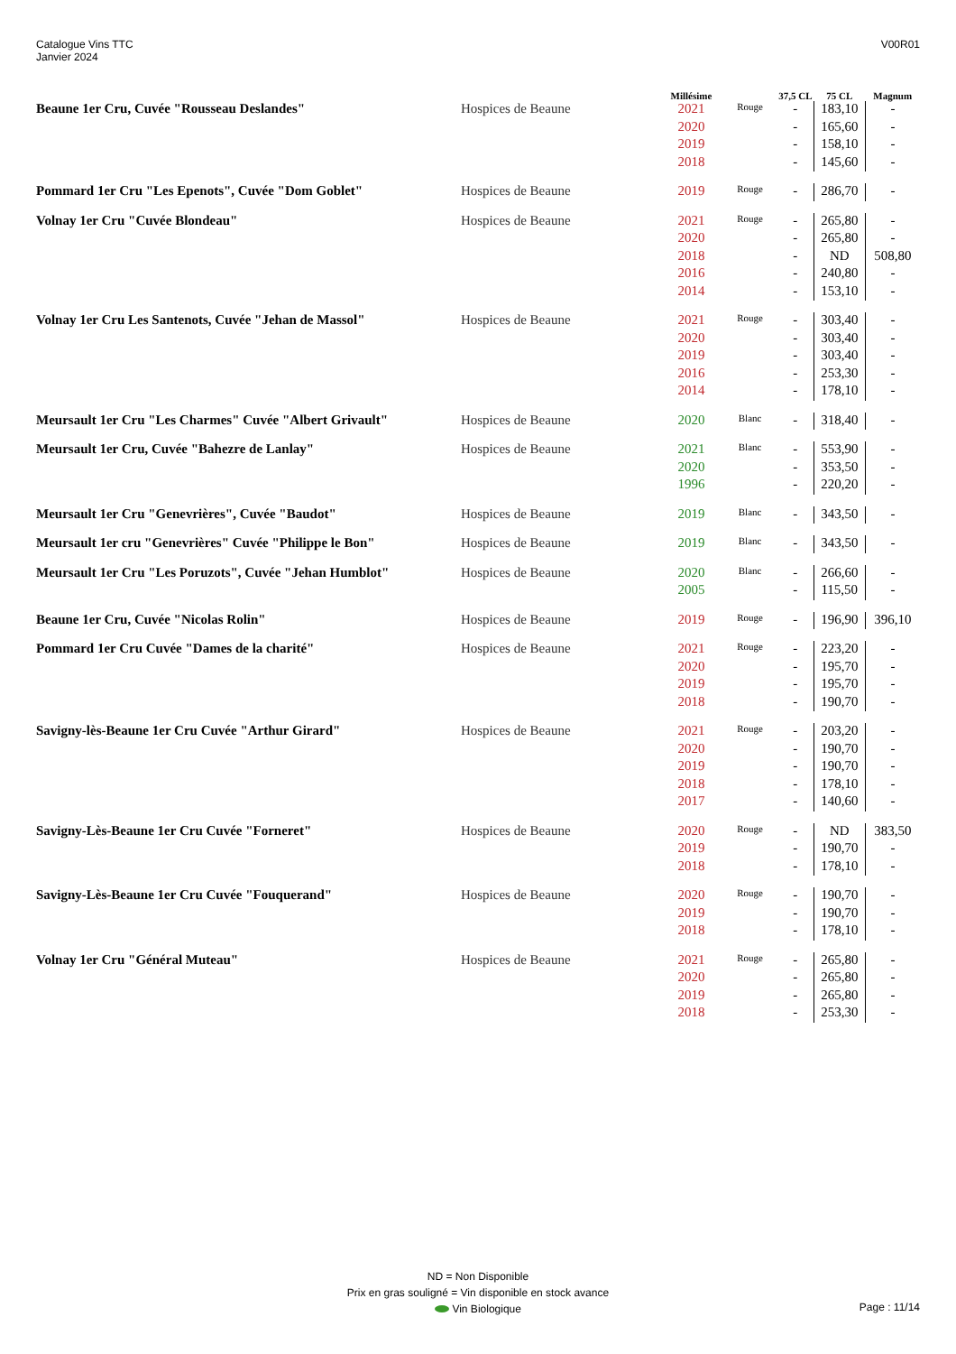Catalogue Vins TTC
Janvier 2024
V00R01
| | | Millésime | | 37,5 CL | 75 CL | Magnum |
| --- | --- | --- | --- | --- | --- | --- |
| Beaune 1er Cru, Cuvée "Rousseau Deslandes" | Hospices de Beaune | 2021 | Rouge | - | 183,10 | - |
| | | 2020 | | - | 165,60 | - |
| | | 2019 | | - | 158,10 | - |
| | | 2018 | | - | 145,60 | - |
| Pommard 1er Cru "Les Epenots", Cuvée "Dom Goblet" | Hospices de Beaune | 2019 | Rouge | - | 286,70 | - |
| Volnay 1er Cru "Cuvée Blondeau" | Hospices de Beaune | 2021 | Rouge | - | 265,80 | - |
| | | 2020 | | - | 265,80 | - |
| | | 2018 | | - | ND | 508,80 |
| | | 2016 | | - | 240,80 | - |
| | | 2014 | | - | 153,10 | - |
| Volnay 1er Cru Les Santenots, Cuvée "Jehan de Massol" | Hospices de Beaune | 2021 | Rouge | - | 303,40 | - |
| | | 2020 | | - | 303,40 | - |
| | | 2019 | | - | 303,40 | - |
| | | 2016 | | - | 253,30 | - |
| | | 2014 | | - | 178,10 | - |
| Meursault 1er Cru "Les Charmes" Cuvée "Albert Grivault" | Hospices de Beaune | 2020 | Blanc | - | 318,40 | - |
| Meursault 1er Cru, Cuvée "Bahezre de Lanlay" | Hospices de Beaune | 2021 | Blanc | - | 553,90 | - |
| | | 2020 | | - | 353,50 | - |
| | | 1996 | | - | 220,20 | - |
| Meursault 1er Cru "Genevrières", Cuvée "Baudot" | Hospices de Beaune | 2019 | Blanc | - | 343,50 | - |
| Meursault 1er cru "Genevrières" Cuvée "Philippe le Bon" | Hospices de Beaune | 2019 | Blanc | - | 343,50 | - |
| Meursault 1er Cru "Les Poruzots", Cuvée "Jehan Humblot" | Hospices de Beaune | 2020 | Blanc | - | 266,60 | - |
| | | 2005 | | - | 115,50 | - |
| Beaune 1er Cru, Cuvée "Nicolas Rolin" | Hospices de Beaune | 2019 | Rouge | - | 196,90 | 396,10 |
| Pommard 1er Cru Cuvée "Dames de la charité" | Hospices de Beaune | 2021 | Rouge | - | 223,20 | - |
| | | 2020 | | - | 195,70 | - |
| | | 2019 | | - | 195,70 | - |
| | | 2018 | | - | 190,70 | - |
| Savigny-lès-Beaune 1er Cru Cuvée "Arthur Girard" | Hospices de Beaune | 2021 | Rouge | - | 203,20 | - |
| | | 2020 | | - | 190,70 | - |
| | | 2019 | | - | 190,70 | - |
| | | 2018 | | - | 178,10 | - |
| | | 2017 | | - | 140,60 | - |
| Savigny-Lès-Beaune 1er Cru Cuvée "Forneret" | Hospices de Beaune | 2020 | Rouge | - | ND | 383,50 |
| | | 2019 | | - | 190,70 | - |
| | | 2018 | | - | 178,10 | - |
| Savigny-Lès-Beaune 1er Cru Cuvée "Fouquerand" | Hospices de Beaune | 2020 | Rouge | - | 190,70 | - |
| | | 2019 | | - | 190,70 | - |
| | | 2018 | | - | 178,10 | - |
| Volnay 1er Cru "Général Muteau" | Hospices de Beaune | 2021 | Rouge | - | 265,80 | - |
| | | 2020 | | - | 265,80 | - |
| | | 2019 | | - | 265,80 | - |
| | | 2018 | | - | 253,30 | - |
ND = Non Disponible
Prix en gras souligné = Vin disponible en stock avance
Vin Biologique
Page : 11/14